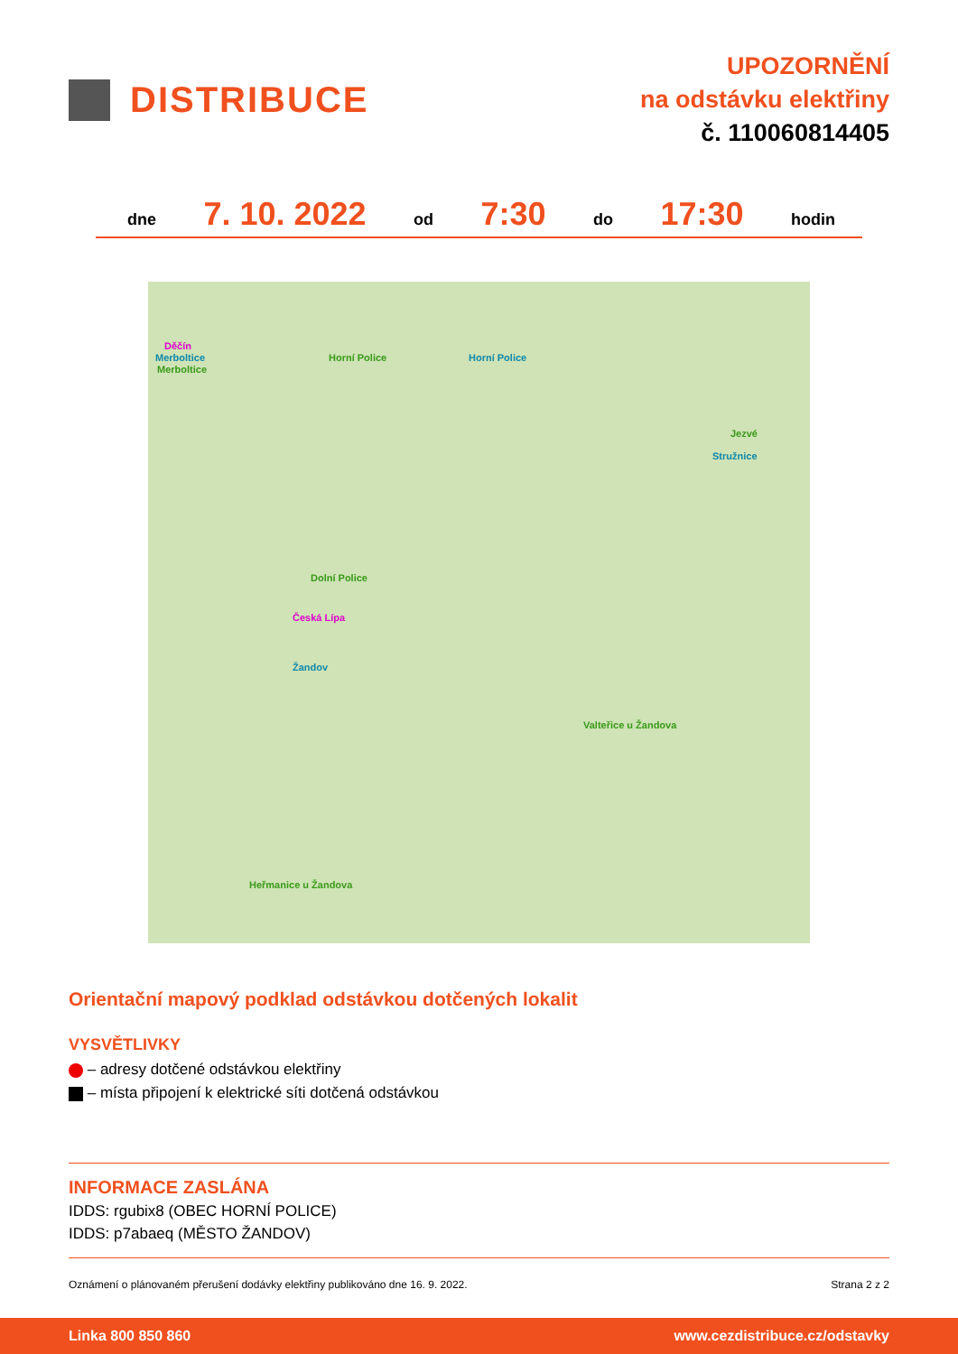DISTRIBUCE
UPOZORNĚNÍ
na odstávku elektřiny
č. 110060814405
dne 7. 10. 2022 od 7:30 do 17:30 hodin
Děčín
Merboltice
Merboltice
Horní Police Horní Police
Jezvé
Stružnice
Dolní Police
Česká Lípa
Žandov
Valteřice u Žandova
Heřmanice u Žandova
Orientační mapový podklad odstávkou dotčených lokalit
VYSVĚTLIVKY
– adresy dotčené odstávkou elektřiny
– místa připojení k elektrické síti dotčená odstávkou
INFORMACE ZASLÁNA
IDDS: rgubix8 (OBEC HORNÍ POLICE)
IDDS: p7abaeq (MĚSTO ŽANDOV)
Oznámení o plánovaném přerušení dodávky elektřiny publikováno dne 16. 9. 2022. Strana 2 z 2
Linka 800 850 860 www.cezdistribuce.cz/odstavky